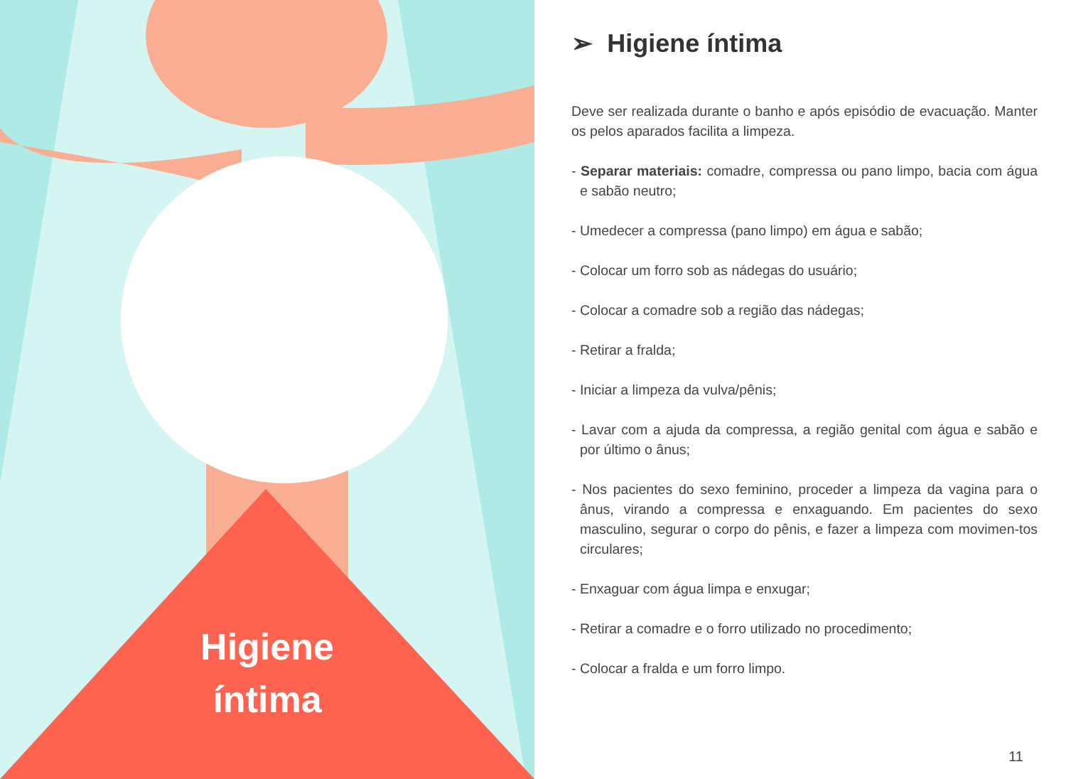Higiene
íntima
➢ Higiene íntima
Deve ser realizada durante o banho e após episódio de evacuação. Manter os pelos aparados facilita a limpeza.
- Separar materiais: comadre, compressa ou pano limpo, bacia com água e sabão neutro;
- Umedecer a compressa (pano limpo) em água e sabão;
- Colocar um forro sob as nádegas do usuário;
- Colocar a comadre sob a região das nádegas;
- Retirar a fralda;
- Iniciar a limpeza da vulva/pênis;
- Lavar com a ajuda da compressa, a região genital com água e sabão e por último o ânus;
- Nos pacientes do sexo feminino, proceder a limpeza da vagina para o ânus, virando a compressa e enxaguando. Em pacientes do sexo masculino, segurar o corpo do pênis, e fazer a limpeza com movimen-tos circulares;
- Enxaguar com água limpa e enxugar;
- Retirar a comadre e o forro utilizado no procedimento;
- Colocar a fralda e um forro limpo.
11